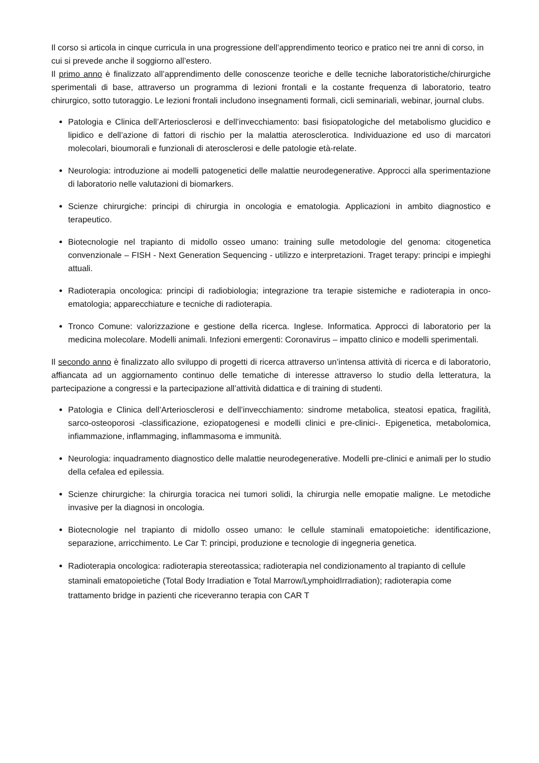Il corso si articola in cinque curricula in una progressione dell’apprendimento teorico e pratico nei tre anni di corso, in cui si prevede anche il soggiorno all’estero.
Il primo anno è finalizzato all’apprendimento delle conoscenze teoriche e delle tecniche laboratoristiche/chirurgiche sperimentali di base, attraverso un programma di lezioni frontali e la costante frequenza di laboratorio, teatro chirurgico, sotto tutoraggio. Le lezioni frontali includono insegnamenti formali, cicli seminariali, webinar, journal clubs.
Patologia e Clinica dell’Arteriosclerosi e dell’invecchiamento: basi fisiopatologiche del metabolismo glucidico e lipidico e dell’azione di fattori di rischio per la malattia aterosclerotica. Individuazione ed uso di marcatori molecolari, bioumorali e funzionali di aterosclerosi e delle patologie età-relate.
Neurologia: introduzione ai modelli patogenetici delle malattie neurodegenerative. Approcci alla sperimentazione di laboratorio nelle valutazioni di biomarkers.
Scienze chirurgiche: principi di chirurgia in oncologia e ematologia. Applicazioni in ambito diagnostico e terapeutico.
Biotecnologie nel trapianto di midollo osseo umano: training sulle metodologie del genoma: citogenetica convenzionale – FISH - Next Generation Sequencing - utilizzo e interpretazioni. Traget terapy: principi e impieghi attuali.
Radioterapia oncologica: principi di radiobiologia; integrazione tra terapie sistemiche e radioterapia in onco-ematologia; apparecchiature e tecniche di radioterapia.
Tronco Comune: valorizzazione e gestione della ricerca. Inglese. Informatica. Approcci di laboratorio per la medicina molecolare. Modelli animali. Infezioni emergenti: Coronavirus – impatto clinico e modelli sperimentali.
Il secondo anno è finalizzato allo sviluppo di progetti di ricerca attraverso un’intensa attività di ricerca e di laboratorio, affiancata ad un aggiornamento continuo delle tematiche di interesse attraverso lo studio della letteratura, la partecipazione a congressi e la partecipazione all’attività didattica e di training di studenti.
Patologia e Clinica dell’Arteriosclerosi e dell’invecchiamento: sindrome metabolica, steatosi epatica, fragilità, sarco-osteoporosi -classificazione, eziopatogenesi e modelli clinici e pre-clinici-. Epigenetica, metabolomica, infiammazione, inflammaging, inflammasoma e immunità.
Neurologia: inquadramento diagnostico delle malattie neurodegenerative. Modelli pre-clinici e animali per lo studio della cefalea ed epilessia.
Scienze chirurgiche: la chirurgia toracica nei tumori solidi, la chirurgia nelle emopatie maligne. Le metodiche invasive per la diagnosi in oncologia.
Biotecnologie nel trapianto di midollo osseo umano: le cellule staminali ematopoietiche: identificazione, separazione, arricchimento. Le Car T: principi, produzione e tecnologie di ingegneria genetica.
Radioterapia oncologica: radioterapia stereotassica; radioterapia nel condizionamento al trapianto di cellule staminali ematopoietiche (Total Body Irradiation e Total Marrow/LymphoidIrradiation); radioterapia come trattamento bridge in pazienti che riceveranno terapia con CAR T